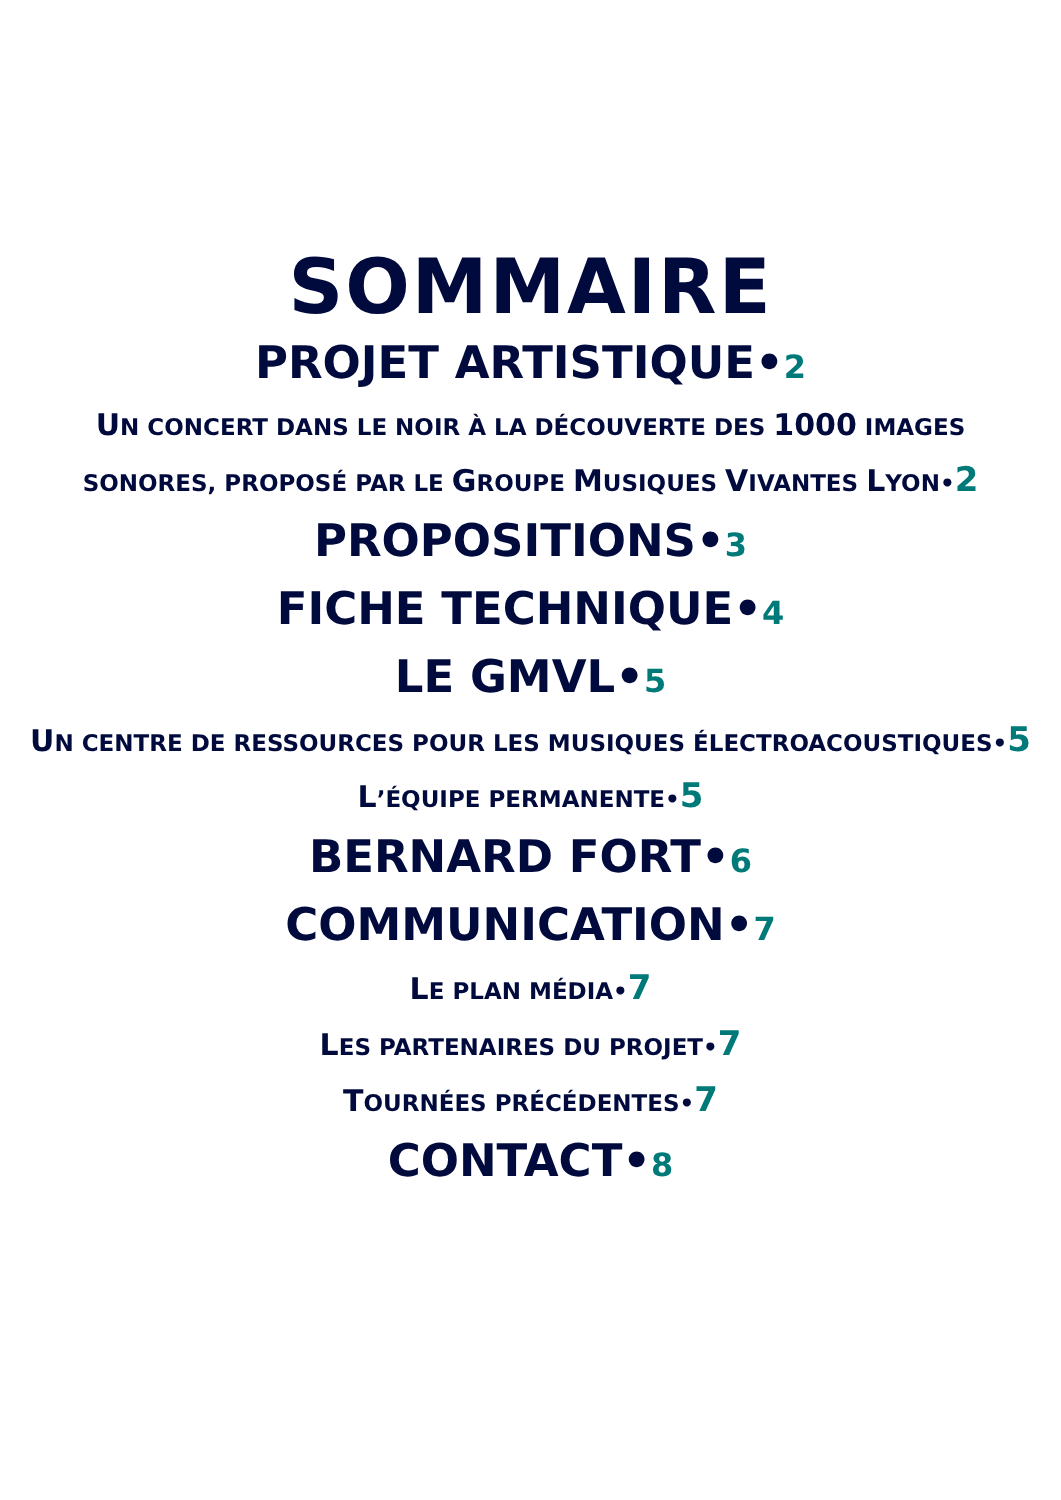SOMMAIRE
PROJET ARTISTIQUE•2
UN CONCERT DANS LE NOIR À LA DÉCOUVERTE DES 1000 IMAGES
SONORES, PROPOSÉ PAR LE GROUPE MUSIQUES VIVANTES LYON•2
PROPOSITIONS•3
FICHE TECHNIQUE•4
LE GMVL•5
UN CENTRE DE RESSOURCES POUR LES MUSIQUES ÉLECTROACOUSTIQUES•5
L’ÉQUIPE PERMANENTE•5
BERNARD FORT•6
COMMUNICATION•7
LE PLAN MÉDIA•7
LES PARTENAIRES DU PROJET•7
TOURNÉES PRÉCÉDENTES•7
CONTACT•8